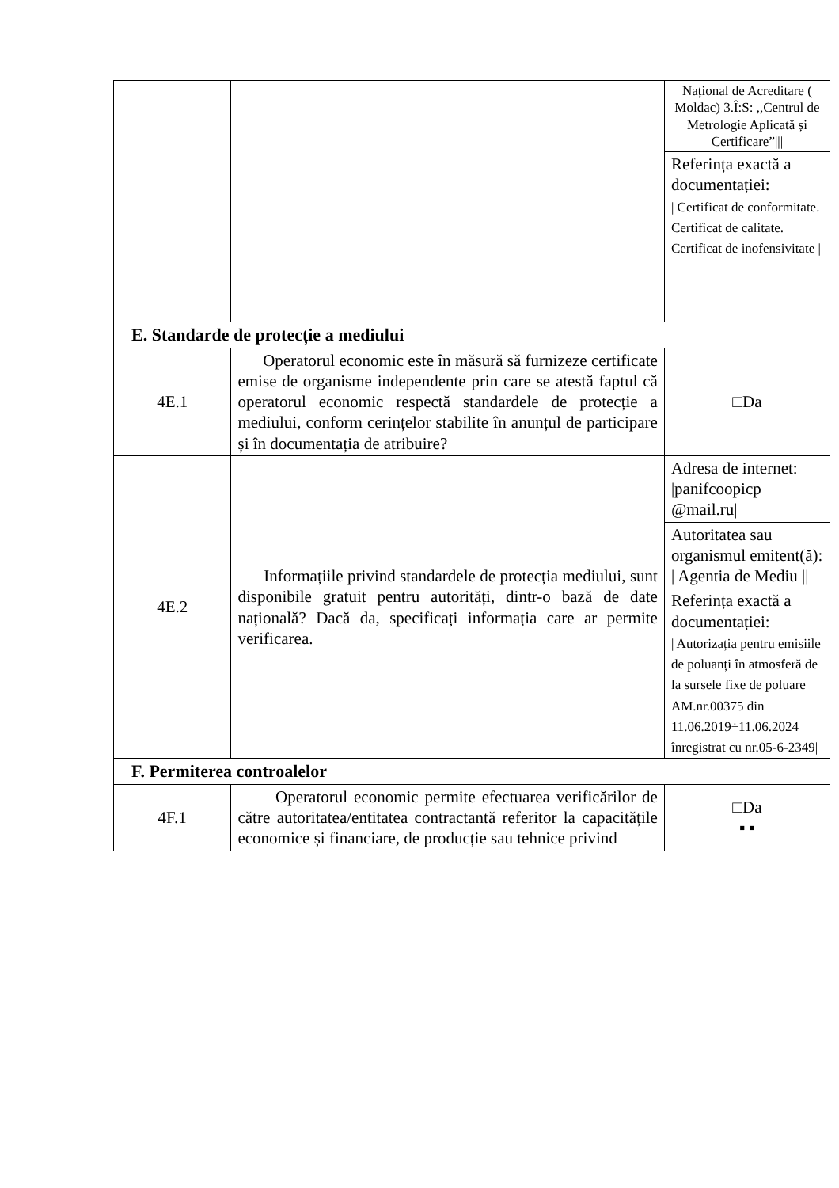| | | Național de Acreditare ( Moldac) 3.Î:S: ,,Centrul de Metrologie Aplicată și Certificare”/// |
| | | Referința exactă a documentației: / Certificat de conformitate. Certificat de calitate. Certificat de inofensivitate / |
| E. Standarde de protecție a mediului | | |
| 4E.1 | Operatorul economic este în măsură să furnizeze certificate emise de organisme independente prin care se atestă faptul că operatorul economic respectă standardele de protecție a mediului, conform cerințelor stabilite în anunțul de participare și în documentația de atribuire? | □Da |
| 4E.2 | Informațiile privind standardele de protecția mediului, sunt disponibile gratuit pentru autorități, dintr-o bază de date națională? Dacă da, specificați informația care ar permite verificarea. | Adresa de internet: /panifcoopicp @mail.ru/ |
| | | Autoritatea sau organismul emitent(ă): / Agentia de Mediu // |
| | | Referința exactă a documentației: / Autorizația pentru emisiile de poluanți în atmosferă de la sursele fixe de poluare AM.nr.00375 din 11.06.2019÷11.06.2024 înregistrat cu nr.05-6-2349/ |
| F. Permiterea controalelor | | |
| 4F.1 | Operatorul economic permite efectuarea verificărilor de către autoritatea/entitatea contractantă referitor la capacitățile economice și financiare, de producție sau tehnice privind | □Da ▪ ▪ |